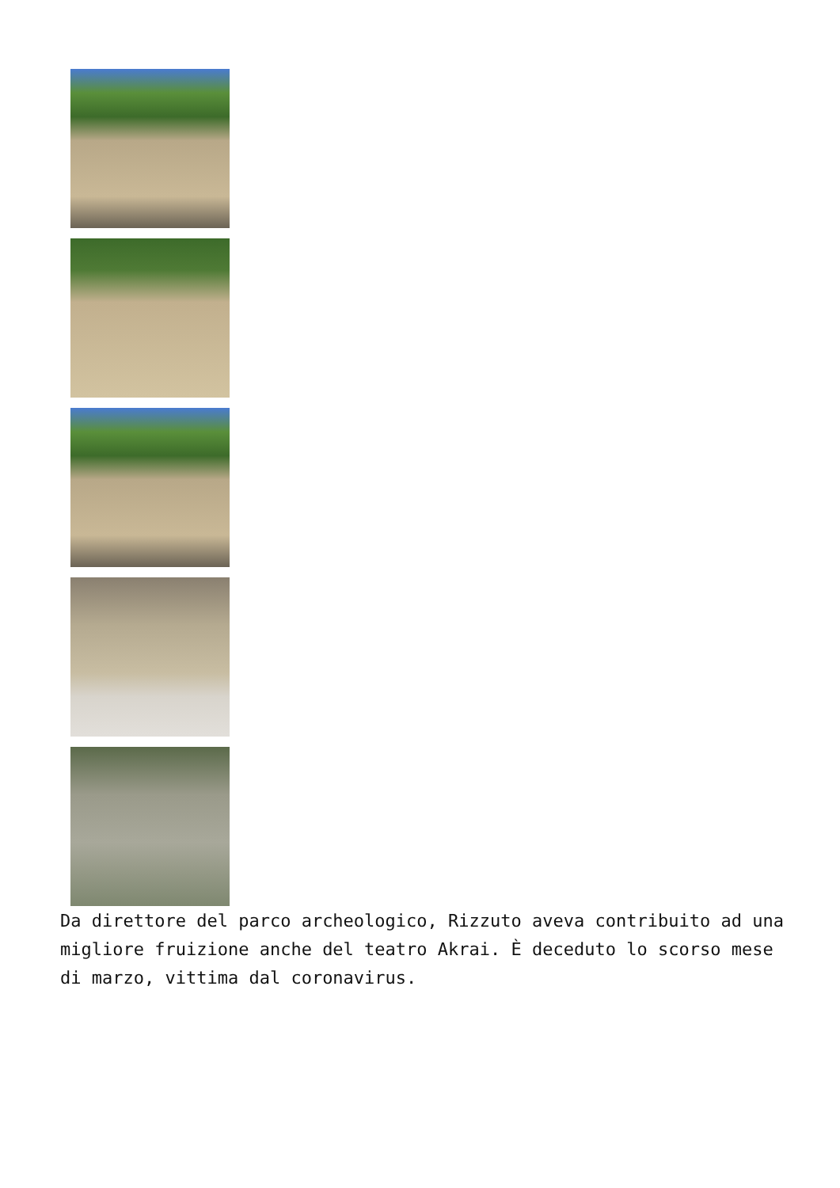Da direttore del parco archeologico, Rizzuto aveva contribuito ad una migliore fruizione anche del teatro Akrai. È deceduto lo scorso mese di marzo, vittima dal coronavirus.